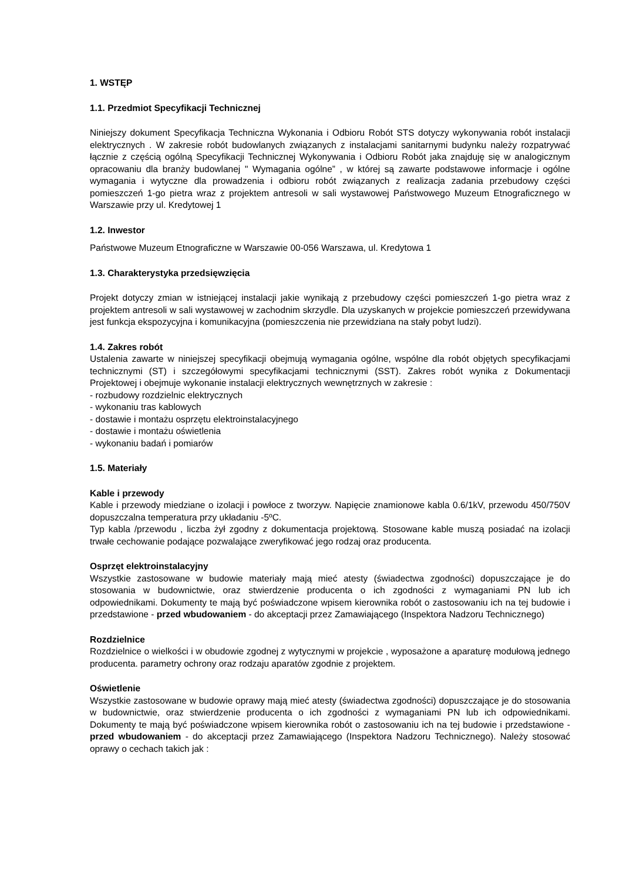1. WSTĘP
1.1. Przedmiot Specyfikacji Technicznej
Niniejszy dokument Specyfikacja Techniczna Wykonania i Odbioru Robót STS dotyczy wykonywania robót instalacji elektrycznych . W zakresie robót budowlanych związanych z instalacjami sanitarnymi budynku należy rozpatrywać łącznie z częścią ogólną Specyfikacji Technicznej Wykonywania i Odbioru Robót jaka znajduję się w analogicznym opracowaniu dla branży budowlanej " Wymagania ogólne” , w której są zawarte podstawowe informacje i ogólne wymagania i wytyczne dla prowadzenia i odbioru robót związanych z realizacja zadania przebudowy części pomieszczeń 1-go pietra wraz z projektem antresoli w sali wystawowej Państwowego Muzeum Etnograficznego w Warszawie przy ul. Kredytowej 1
1.2. Inwestor
Państwowe Muzeum Etnograficzne w Warszawie 00-056 Warszawa, ul. Kredytowa 1
1.3. Charakterystyka przedsięwzięcia
Projekt dotyczy zmian w istniejącej instalacji jakie wynikają z przebudowy części pomieszczeń 1-go pietra wraz z projektem antresoli w sali wystawowej w zachodnim skrzydle. Dla uzyskanych w projekcie pomieszczeń przewidywana jest funkcja ekspozycyjna i komunikacyjna (pomieszczenia nie przewidziana na stały pobyt ludzi).
1.4. Zakres robót
Ustalenia zawarte w niniejszej specyfikacji obejmują wymagania ogólne, wspólne dla robót objętych specyfikacjami technicznymi (ST) i szczegółowymi specyfikacjami technicznymi (SST). Zakres robót wynika z Dokumentacji Projektowej i obejmuje wykonanie instalacji elektrycznych wewnętrznych w zakresie :
- rozbudowy rozdzielnic elektrycznych
- wykonaniu tras kablowych
- dostawie i montażu osprzętu elektroinstalacyjnego
- dostawie i montażu oświetlenia
- wykonaniu badań i pomiarów
1.5. Materiały
Kable i przewody
Kable i przewody miedziane o izolacji i powłoce z tworzyw. Napięcie znamionowe kabla 0.6/1kV, przewodu 450/750V dopuszczalna temperatura przy układaniu -5ºC.
Typ kabla /przewodu , liczba żył zgodny z dokumentacja projektową. Stosowane kable muszą posiadać na izolacji trwałe cechowanie podające pozwalające zweryfikować jego rodzaj oraz producenta.
Osprzęt elektroinstalacyjny
Wszystkie zastosowane w budowie materiały mają mieć atesty (świadectwa zgodności) dopuszczające je do stosowania w budownictwie, oraz stwierdzenie producenta o ich zgodności z wymaganiami PN lub ich odpowiednikami. Dokumenty te mają być poświadczone wpisem kierownika robót o zastosowaniu ich na tej budowie i przedstawione - przed wbudowaniem - do akceptacji przez Zamawiającego (Inspektora Nadzoru Technicznego)
Rozdzielnice
Rozdzielnice o wielkości i w obudowie zgodnej z wytycznymi w projekcie , wyposażone a aparaturę modułową jednego producenta. parametry ochrony oraz rodzaju aparatów zgodnie z projektem.
Oświetlenie
Wszystkie zastosowane w budowie oprawy mają mieć atesty (świadectwa zgodności) dopuszczające je do stosowania w budownictwie, oraz stwierdzenie producenta o ich zgodności z wymaganiami PN lub ich odpowiednikami. Dokumenty te mają być poświadczone wpisem kierownika robót o zastosowaniu ich na tej budowie i przedstawione - przed wbudowaniem - do akceptacji przez Zamawiającego (Inspektora Nadzoru Technicznego). Należy stosować oprawy o cechach takich jak :